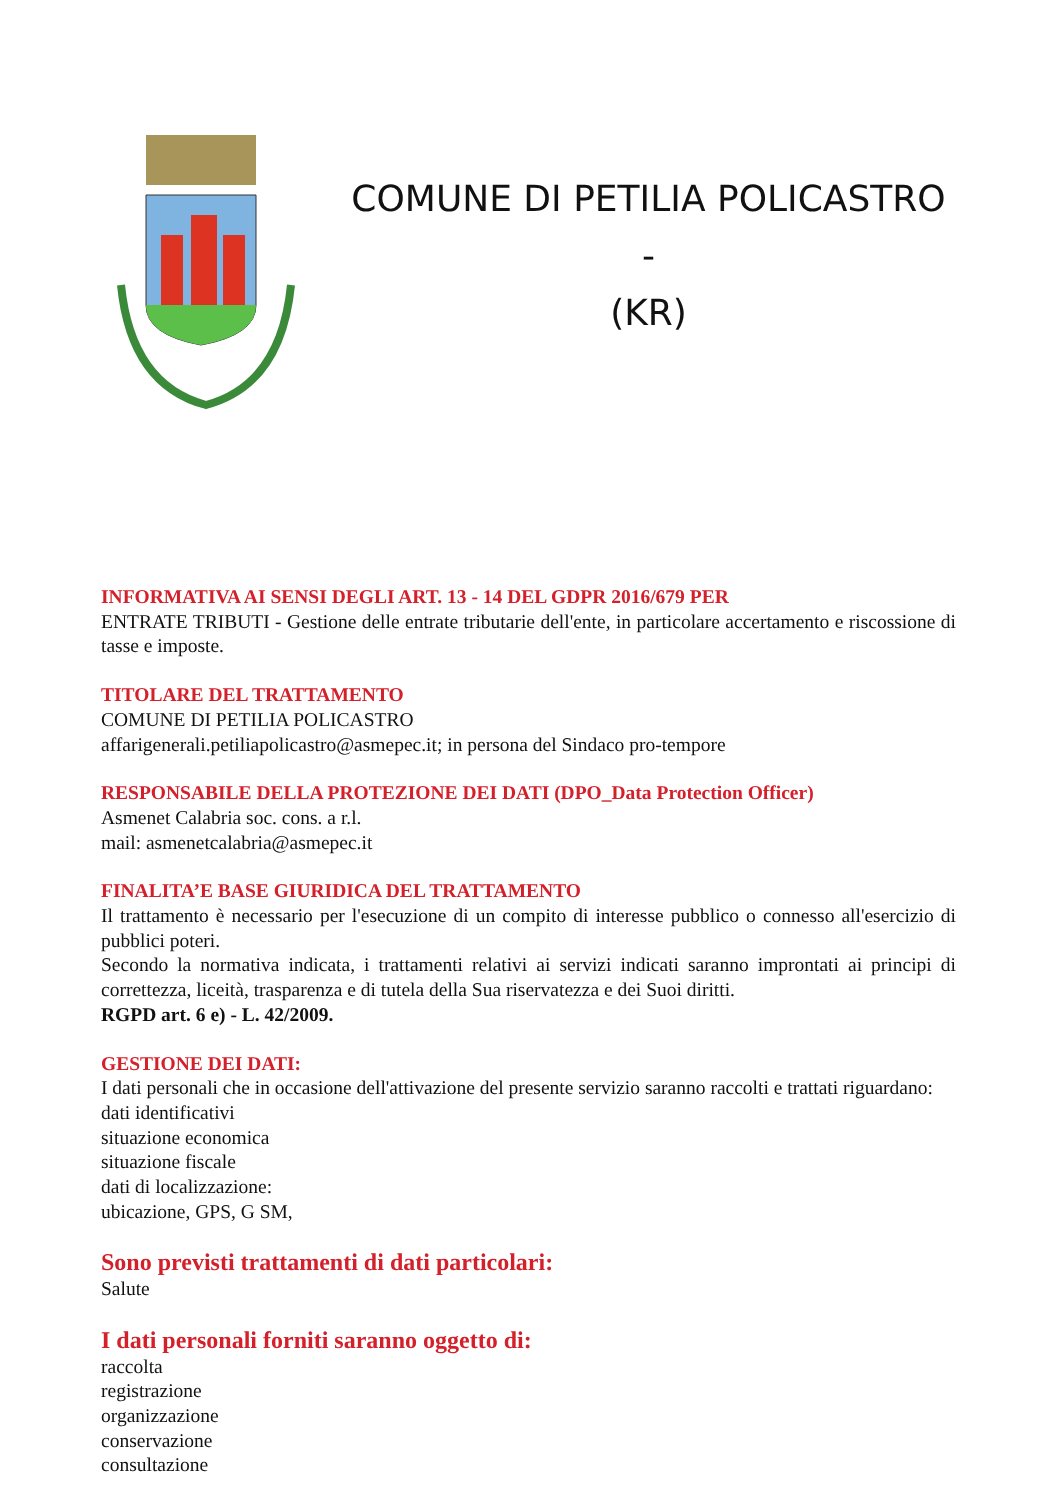COMUNE DI PETILIA POLICASTRO -
(KR)
INFORMATIVA AI SENSI DEGLI ART. 13 - 14 DEL GDPR 2016/679 PER
ENTRATE TRIBUTI - Gestione delle entrate tributarie dell'ente, in particolare accertamento e riscossione di tasse e imposte.
TITOLARE DEL TRATTAMENTO
COMUNE DI PETILIA POLICASTRO
affarigenerali.petiliapolicastro@asmepec.it; in persona del Sindaco pro-tempore
RESPONSABILE DELLA PROTEZIONE DEI DATI (DPO_Data Protection Officer)
Asmenet Calabria soc. cons. a r.l.
mail: asmenetcalabria@asmepec.it
FINALITA’E BASE GIURIDICA DEL TRATTAMENTO
Il trattamento è necessario per l'esecuzione di un compito di interesse pubblico o connesso all'esercizio di pubblici poteri.
Secondo la normativa indicata, i trattamenti relativi ai servizi indicati saranno improntati ai principi di correttezza, liceità, trasparenza e di tutela della Sua riservatezza e dei Suoi diritti.
RGPD art. 6 e) - L. 42/2009.
GESTIONE DEI DATI:
I dati personali che in occasione dell'attivazione del presente servizio saranno raccolti e trattati riguardano:
dati identificativi
situazione economica
situazione fiscale
dati di localizzazione:
ubicazione, GPS, G SM,
Sono previsti trattamenti di dati particolari:
Salute
I dati personali forniti saranno oggetto di:
raccolta
registrazione
organizzazione
conservazione
consultazione